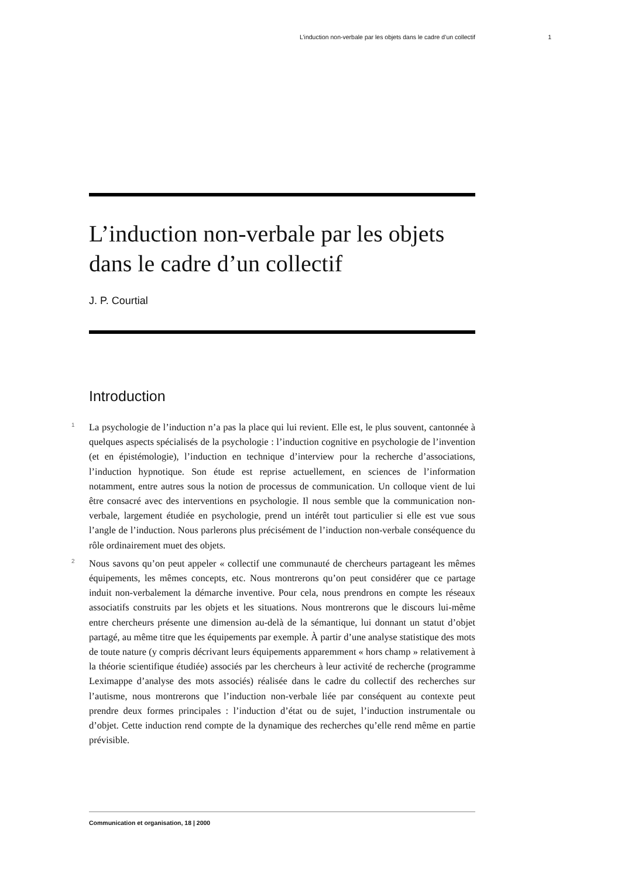L’induction non-verbale par les objets dans le cadre d’un collectif 1
L’induction non-verbale par les objets dans le cadre d’un collectif
J. P. Courtial
Introduction
1 La psychologie de l’induction n’a pas la place qui lui revient. Elle est, le plus souvent, cantonnée à quelques aspects spécialisés de la psychologie : l’induction cognitive en psychologie de l’invention (et en épistémologie), l’induction en technique d’interview pour la recherche d’associations, l’induction hypnotique. Son étude est reprise actuellement, en sciences de l’information notamment, entre autres sous la notion de processus de communication. Un colloque vient de lui être consacré avec des interventions en psychologie. Il nous semble que la communication non-verbale, largement étudiée en psychologie, prend un intérêt tout particulier si elle est vue sous l’angle de l’induction. Nous parlerons plus précisément de l’induction non-verbale conséquence du rôle ordinairement muet des objets.
2 Nous savons qu’on peut appeler « collectif une communauté de chercheurs partageant les mêmes équipements, les mêmes concepts, etc. Nous montrerons qu’on peut considérer que ce partage induit non-verbalement la démarche inventive. Pour cela, nous prendrons en compte les réseaux associatifs construits par les objets et les situations. Nous montrerons que le discours lui-même entre chercheurs présente une dimension au-delà de la sémantique, lui donnant un statut d’objet partagé, au même titre que les équipements par exemple. À partir d’une analyse statistique des mots de toute nature (y compris décrivant leurs équipements apparemment « hors champ » relativement à la théorie scientifique étudiée) associés par les chercheurs à leur activité de recherche (programme Leximappe d’analyse des mots associés) réalisée dans le cadre du collectif des recherches sur l’autisme, nous montrerons que l’induction non-verbale liée par conséquent au contexte peut prendre deux formes principales : l’induction d’état ou de sujet, l’induction instrumentale ou d’objet. Cette induction rend compte de la dynamique des recherches qu’elle rend même en partie prévisible.
Communication et organisation, 18 | 2000